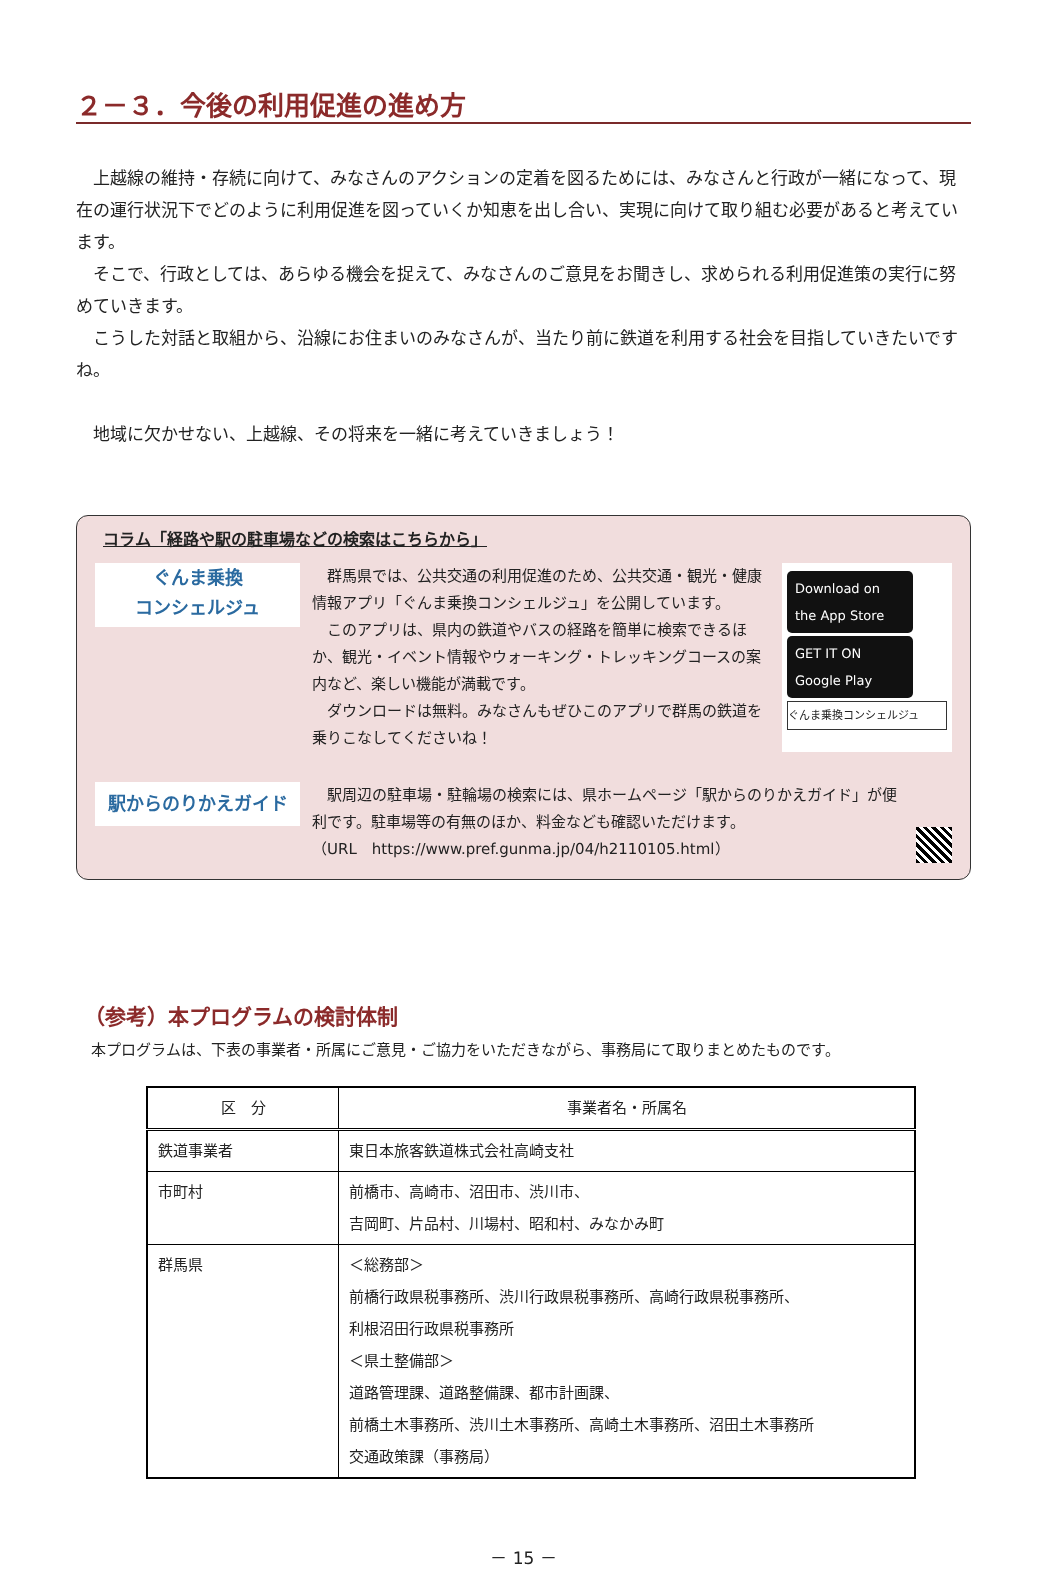２－３．今後の利用促進の進め方
上越線の維持・存続に向けて、みなさんのアクションの定着を図るためには、みなさんと行政が一緒になって、現在の運行状況下でどのように利用促進を図っていくか知恵を出し合い、実現に向けて取り組む必要があると考えています。
そこで、行政としては、あらゆる機会を捉えて、みなさんのご意見をお聞きし、求められる利用促進策の実行に努めていきます。
こうした対話と取組から、沿線にお住まいのみなさんが、当たり前に鉄道を利用する社会を目指していきたいですね。
地域に欠かせない、上越線、その将来を一緒に考えていきましょう！
コラム「経路や駅の駐車場などの検索はこちらから」
ぐんま乗換
コンシェルジュ
群馬県では、公共交通の利用促進のため、公共交通・観光・健康情報アプリ「ぐんま乗換コンシェルジュ」を公開しています。
このアプリは、県内の鉄道やバスの経路を簡単に検索できるほか、観光・イベント情報やウォーキング・トレッキングコースの案内など、楽しい機能が満載です。
ダウンロードは無料。みなさんもぜひこのアプリで群馬の鉄道を乗りこなしてくださいね！
Download on the App Store
GET IT ON Google Play
ぐんま乗換コンシェルジュ
駅からのりかえガイド
駅周辺の駐車場・駐輪場の検索には、県ホームページ「駅からのりかえガイド」が便利です。駐車場等の有無のほか、料金なども確認いただけます。
（URL　https://www.pref.gunma.jp/04/h2110105.html）
（参考）本プログラムの検討体制
本プログラムは、下表の事業者・所属にご意見・ご協力をいただきながら、事務局にて取りまとめたものです。
| 区 分 | 事業者名・所属名 |
| --- | --- |
| 鉄道事業者 | 東日本旅客鉄道株式会社高崎支社 |
| 市町村 | 前橋市、高崎市、沼田市、渋川市、 吉岡町、片品村、川場村、昭和村、みなかみ町 |
| 群馬県 | ＜総務部＞ 前橋行政県税事務所、渋川行政県税事務所、高崎行政県税事務所、 利根沼田行政県税事務所 ＜県土整備部＞ 道路管理課、道路整備課、都市計画課、 前橋土木事務所、渋川土木事務所、高崎土木事務所、沼田土木事務所 交通政策課（事務局） |
－ 15 －